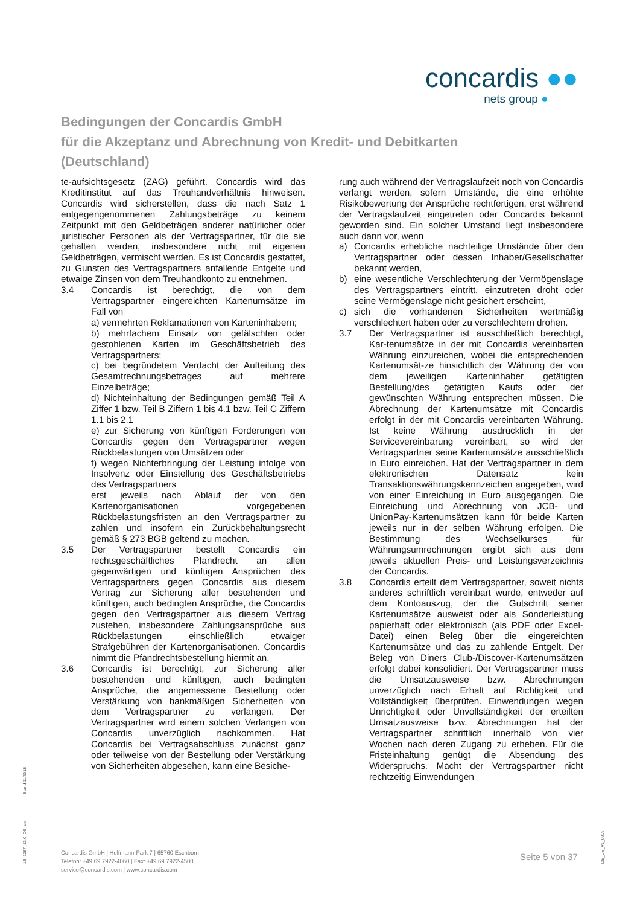concardis ●●
nets group ●
Bedingungen der Concardis GmbH
für die Akzeptanz und Abrechnung von Kredit- und Debitkarten
(Deutschland)
te-aufsichtsgesetz (ZAG) geführt. Concardis wird das Kreditinstitut auf das Treuhandverhältnis hinweisen. Concardis wird sicherstellen, dass die nach Satz 1 entgegengenommenen Zahlungsbeträge zu keinem Zeitpunkt mit den Geldbeträgen anderer natürlicher oder juristischer Personen als der Vertragspartner, für die sie gehalten werden, insbesondere nicht mit eigenen Geldbeträgen, vermischt werden. Es ist Concardis gestattet, zu Gunsten des Vertragspartners anfallende Entgelte und etwaige Zinsen von dem Treuhandkonto zu entnehmen.
3.4 Concardis ist berechtigt, die von dem Vertragspartner eingereichten Kartenumsätze im Fall von
a) vermehrten Reklamationen von Karteninhabern;
b) mehrfachem Einsatz von gefälschten oder gestohlenen Karten im Geschäftsbetrieb des Vertragspartners;
c) bei begründetem Verdacht der Aufteilung des Gesamtrechnungsbetrages auf mehrere Einzelbeträge;
d) Nichteinhaltung der Bedingungen gemäß Teil A Ziffer 1 bzw. Teil B Ziffern 1 bis 4.1 bzw. Teil C Ziffern 1.1 bis 2.1
e) zur Sicherung von künftigen Forderungen von Concardis gegen den Vertragspartner wegen Rückbelastungen von Umsätzen oder
f) wegen Nichterbringung der Leistung infolge von Insolvenz oder Einstellung des Geschäftsbetriebs des Vertragspartners
erst jeweils nach Ablauf der von den Kartenorganisationen vorgegebenen Rückbelastungsfristen an den Vertragspartner zu zahlen und insofern ein Zurückbehaltungsrecht gemäß § 273 BGB geltend zu machen.
3.5 Der Vertragspartner bestellt Concardis ein rechtsgeschäftliches Pfandrecht an allen gegenwärtigen und künftigen Ansprüchen des Vertragspartners gegen Concardis aus diesem Vertrag zur Sicherung aller bestehenden und künftigen, auch bedingten Ansprüche, die Concardis gegen den Vertragspartner aus diesem Vertrag zustehen, insbesondere Zahlungsansprüche aus Rückbelastungen einschließlich etwaiger Strafgebühren der Kartenorganisationen. Concardis nimmt die Pfandrechtsbestellung hiermit an.
3.6 Concardis ist berechtigt, zur Sicherung aller bestehenden und künftigen, auch bedingten Ansprüche, die angemessene Bestellung oder Verstärkung von bankmäßigen Sicherheiten von dem Vertragspartner zu verlangen. Der Vertragspartner wird einem solchen Verlangen von Concardis unverzüglich nachkommen. Hat Concardis bei Vertragsabschluss zunächst ganz oder teilweise von der Bestellung oder Verstärkung von Sicherheiten abgesehen, kann eine Besiche-
rung auch während der Vertragslaufzeit noch von Concardis verlangt werden, sofern Umstände, die eine erhöhte Risikobewertung der Ansprüche rechtfertigen, erst während der Vertragslaufzeit eingetreten oder Concardis bekannt geworden sind. Ein solcher Umstand liegt insbesondere auch dann vor, wenn
a) Concardis erhebliche nachteilige Umstände über den Vertragspartner oder dessen Inhaber/Gesellschafter bekannt werden,
b) eine wesentliche Verschlechterung der Vermögenslage des Vertragspartners eintritt, einzutreten droht oder seine Vermögenslage nicht gesichert erscheint,
c) sich die vorhandenen Sicherheiten wertmäßig verschlechtert haben oder zu verschlechtern drohen.
3.7 Der Vertragspartner ist ausschließlich berechtigt, Kar-tenumsätze in der mit Concardis vereinbarten Währung einzureichen, wobei die entsprechenden Kartenumsät-ze hinsichtlich der Währung der von dem jeweiligen Karteninhaber getätigten Bestellung/des getätigten Kaufs oder der gewünschten Währung entsprechen müssen. Die Abrechnung der Kartenumsätze mit Concardis erfolgt in der mit Concardis vereinbarten Währung. Ist keine Währung ausdrücklich in der Servicevereinbarung vereinbart, so wird der Vertragspartner seine Kartenumsätze ausschließlich in Euro einreichen. Hat der Vertragspartner in dem elektronischen Datensatz kein Transaktionswährungskennzeichen angegeben, wird von einer Einreichung in Euro ausgegangen. Die Einreichung und Abrechnung von JCB- und UnionPay-Kartenumsätzen kann für beide Karten jeweils nur in der selben Währung erfolgen. Die Bestimmung des Wechselkurses für Währungsumrechnungen ergibt sich aus dem jeweils aktuellen Preis- und Leistungsverzeichnis der Concardis.
3.8 Concardis erteilt dem Vertragspartner, soweit nichts anderes schriftlich vereinbart wurde, entweder auf dem Kontoauszug, der die Gutschrift seiner Kartenumsätze ausweist oder als Sonderleistung papierhaft oder elektronisch (als PDF oder Excel-Datei) einen Beleg über die eingereichten Kartenumsätze und das zu zahlende Entgelt. Der Beleg von Diners Club-/Discover-Kartenumsätzen erfolgt dabei konsolidiert. Der Vertragspartner muss die Umsatzausweise bzw. Abrechnungen unverzüglich nach Erhalt auf Richtigkeit und Vollständigkeit überprüfen. Einwendungen wegen Unrichtigkeit oder Unvollständigkeit der erteilten Umsatzausweise bzw. Abrechnungen hat der Vertragspartner schriftlich innerhalb von vier Wochen nach deren Zugang zu erheben. Für die Fristeinhaltung genügt die Absendung des Widerspruchs. Macht der Vertragspartner nicht rechtzeitig Einwendungen
Stand 11/2018
15_2287_13.0_DE_de DE_DE_V1_0919
Concardis GmbH | Helfmann-Park 7 | 65760 Eschborn
Telefon: +49 69 7922-4060 | Fax: +49 69 7922-4500
service@concardis.com | www.concardis.com
Seite 5 von 37